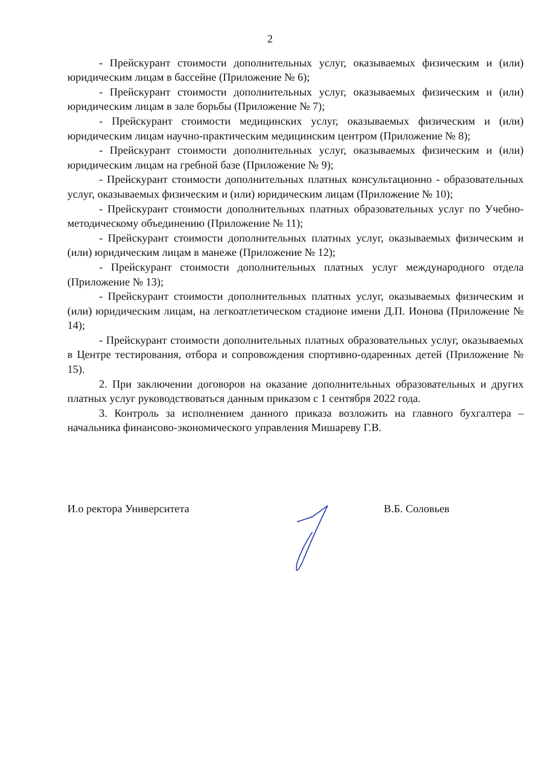2
- Прейскурант стоимости дополнительных услуг, оказываемых физическим и (или) юридическим лицам в бассейне (Приложение № 6);
- Прейскурант стоимости дополнительных услуг, оказываемых физическим и (или) юридическим лицам в зале борьбы (Приложение № 7);
- Прейскурант стоимости медицинских услуг, оказываемых физическим и (или) юридическим лицам научно-практическим медицинским центром (Приложение № 8);
- Прейскурант стоимости дополнительных услуг, оказываемых физическим и (или) юридическим лицам на гребной базе (Приложение № 9);
- Прейскурант стоимости дополнительных платных консультационно - образовательных услуг, оказываемых физическим и (или) юридическим лицам (Приложение № 10);
- Прейскурант стоимости дополнительных платных образовательных услуг по Учебно-методическому объединению (Приложение № 11);
- Прейскурант стоимости дополнительных платных услуг, оказываемых физическим и (или) юридическим лицам в манеже (Приложение № 12);
- Прейскурант стоимости дополнительных платных услуг международного отдела (Приложение № 13);
- Прейскурант стоимости дополнительных платных услуг, оказываемых физическим и (или) юридическим лицам, на легкоатлетическом стадионе имени Д.П. Ионова (Приложение № 14);
- Прейскурант стоимости дополнительных платных образовательных услуг, оказываемых в Центре тестирования, отбора и сопровождения спортивно-одаренных детей (Приложение № 15).
2. При заключении договоров на оказание дополнительных образовательных и других платных услуг руководствоваться данным приказом с 1 сентября 2022 года.
3. Контроль за исполнением данного приказа возложить на главного бухгалтера – начальника финансово-экономического управления Мишареву Г.В.
И.о ректора Университета В.Б. Соловьев